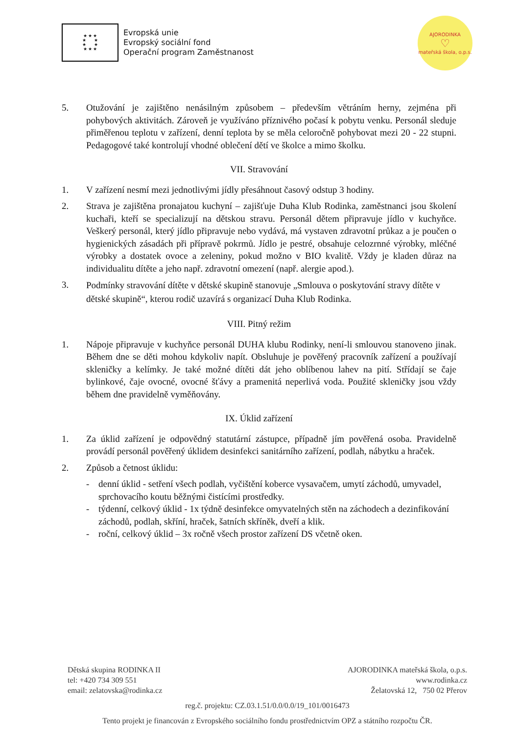★ ★ ★
★ ★
★ ★
★ ★ ★
Evropská unie
Evropský sociální fond
Operační program Zaměstnanost
AJORODINKA
♡
mateřská škola, o.p.s.
5. Otužování je zajištěno nenásilným způsobem – především větráním herny, zejména při pohybových aktivitách. Zároveň je využíváno příznivého počasí k pobytu venku. Personál sleduje přiměřenou teplotu v zařízení, denní teplota by se měla celoročně pohybovat mezi 20 - 22 stupni. Pedagogové také kontrolují vhodné oblečení dětí ve školce a mimo školku.
VII. Stravování
1. V zařízení nesmí mezi jednotlivými jídly přesáhnout časový odstup 3 hodiny.
2. Strava je zajištěna pronajatou kuchyní – zajišťuje Duha Klub Rodinka, zaměstnanci jsou školení kuchaři, kteří se specializují na dětskou stravu. Personál dětem připravuje jídlo v kuchyňce. Veškerý personál, který jídlo připravuje nebo vydává, má vystaven zdravotní průkaz a je poučen o hygienických zásadách při přípravě pokrmů. Jídlo je pestré, obsahuje celozrnné výrobky, mléčné výrobky a dostatek ovoce a zeleniny, pokud možno v BIO kvalitě. Vždy je kladen důraz na individualitu dítěte a jeho např. zdravotní omezení (např. alergie apod.).
3.
Podmínky stravování dítěte v dětské skupině stanovuje „Smlouva o poskytování stravy dítěte v dětské skupině“, kterou rodič uzavírá s organizací Duha Klub Rodinka.
VIII. Pitný režim
1. Nápoje připravuje v kuchyňce personál DUHA klubu Rodinky, není-li smlouvou stanoveno jinak. Během dne se děti mohou kdykoliv napít. Obsluhuje je pověřený pracovník zařízení a používají skleničky a kelímky. Je také možné dítěti dát jeho oblíbenou lahev na pití. Střídají se čaje bylinkové, čaje ovocné, ovocné šťávy a pramenitá neperlivá voda. Použité skleničky jsou vždy během dne pravidelně vyměňovány.
IX. Úklid zařízení
1. Za úklid zařízení je odpovědný statutární zástupce, případně jím pověřená osoba. Pravidelně provádí personál pověřený úklidem desinfekci sanitárního zařízení, podlah, nábytku a hraček.
2. Způsob a četnost úklidu:
- denní úklid - setření všech podlah, vyčištění koberce vysavačem, umytí záchodů, umyvadel, sprchovacího koutu běžnými čistícími prostředky.
- týdenní, celkový úklid - 1x týdně desinfekce omyvatelných stěn na záchodech a dezinfikování záchodů, podlah, skříní, hraček, šatních skříněk, dveří a klik.
- roční, celkový úklid – 3x ročně všech prostor zařízení DS včetně oken.
Dětská skupina RODINKA II
tel: +420 734 309 551
email: zelatovska@rodinka.cz
AJORODINKA mateřská škola, o.p.s.
www.rodinka.cz
Želatovská 12, 750 02 Přerov
reg.č. projektu: CZ.03.1.51/0.0/0.0/19_101/0016473
Tento projekt je financován z Evropského sociálního fondu prostřednictvím OPZ a státního rozpočtu ČR.